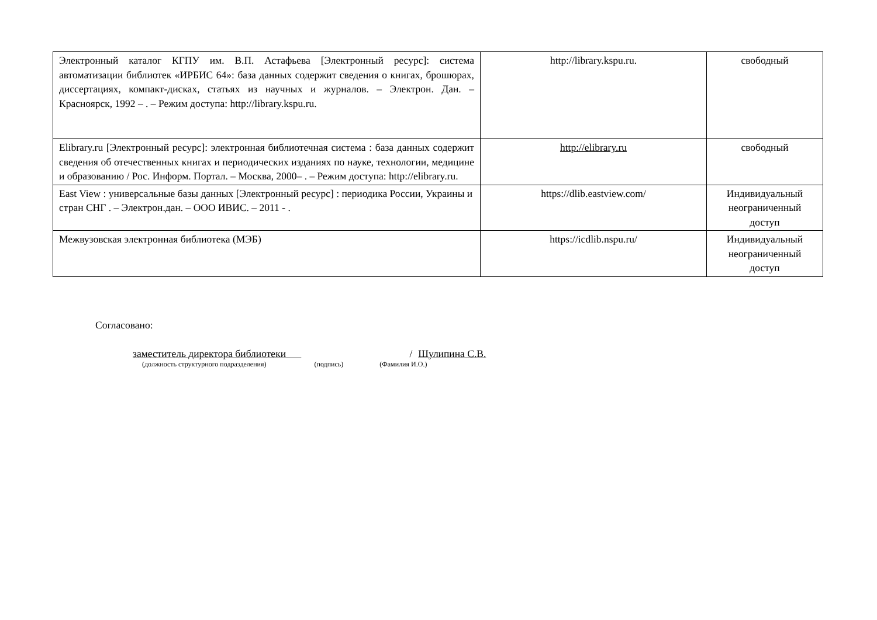| Электронный каталог КГПУ им. В.П. Астафьева [Электронный ресурс]: система автоматизации библиотек «ИРБИС 64»: база данных содержит сведения о книгах, брошюрах, диссертациях, компакт-дисках, статьях из научных и журналов. – Электрон. Дан. – Красноярск, 1992 – . – Режим доступа: http://library.kspu.ru. | http://library.kspu.ru. | свободный |
| Elibrary.ru [Электронный ресурс]: электронная библиотечная система : база данных содержит сведения об отечественных книгах и периодических изданиях по науке, технологии, медицине и образованию / Рос. Информ. Портал. – Москва, 2000– . – Режим доступа: http://elibrary.ru. | http://elibrary.ru | свободный |
| East View : универсальные базы данных [Электронный ресурс] : периодика России, Украины и стран СНГ . – Электрон.дан. – ООО ИВИС. – 2011 - . | https://dlib.eastview.com/ | Индивидуальный неограниченный доступ |
| Межвузовская электронная библиотека (МЭБ) | https://icdlib.nspu.ru/ | Индивидуальный неограниченный доступ |
Согласовано:
заместитель директора библиотеки / Шулипина С.В.
(должность структурного подразделения) (подпись) (Фамилия И.О.)